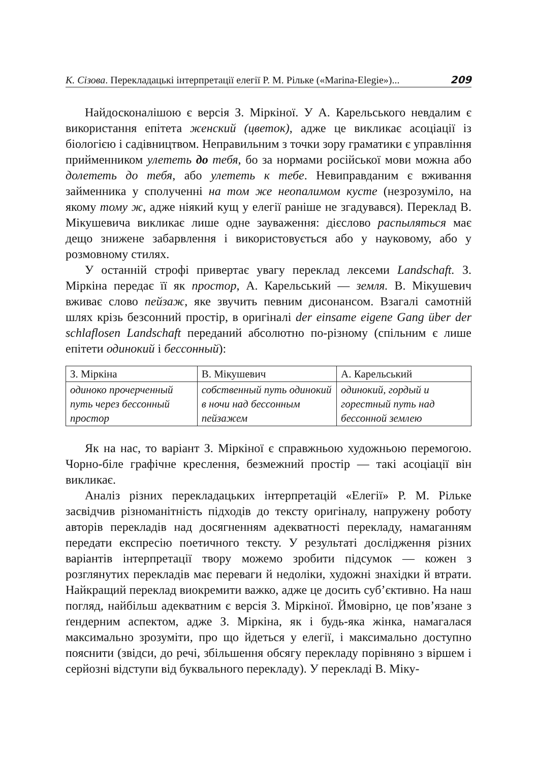К. Сізова. Перекладацькі інтерпретації елегії Р. М. Рільке («Marina-Elegie»)... 209
Найдосконалішою є версія З. Міркіної. У А. Карельського невдалим є використання епітета женский (цветок), адже це викликає асоціації із біологією і садівництвом. Неправильним з точки зору граматики є управління прийменником улететь до тебя, бо за нормами російської мови можна або долететь до тебя, або улететь к тебе. Невиправданим є вживання займенника у сполученні на том же неопалимом кусте (незрозуміло, на якому тому ж, адже ніякий кущ у елегії раніше не згадувався). Переклад В. Мікушевича викликає лише одне зауваження: дієслово распыляться має дещо знижене забарвлення і використовується або у науковому, або у розмовному стилях.
У останній строфі привертає увагу переклад лексеми Landschaft. З. Міркіна передає її як простор, А. Карельський — земля. В. Мікушевич вживає слово пейзаж, яке звучить певним дисонансом. Взагалі самотній шлях крізь безсонний простір, в оригіналі der einsame eigene Gang über der schlaflosen Landschaft переданий абсолютно по-різному (спільним є лише епітети одинокий і бессонный):
| З. Міркіна | В. Мікушевич | А. Карельський |
| --- | --- | --- |
| одиноко прочерченный путь через бессонный простор | собственный путь одинокий в ночи над бессонным пейзажем | одинокий, гордый и горестный путь над бессонной землею |
Як на нас, то варіант З. Міркіної є справжньою художньою перемогою. Чорно-біле графічне креслення, безмежний простір — такі асоціації він викликає.
Аналіз різних перекладацьких інтерпретацій «Елегії» Р. М. Рільке засвідчив різноманітність підходів до тексту оригіналу, напружену роботу авторів перекладів над досягненням адекватності перекладу, намаганням передати експресію поетичного тексту. У результаті дослідження різних варіантів інтерпретації твору можемо зробити підсумок — кожен з розглянутих перекладів має переваги й недоліки, художні знахідки й втрати. Найкращий переклад виокремити важко, адже це досить суб’єктивно. На наш погляд, найбільш адекватним є версія З. Міркіної. Ймовірно, це пов’язане з ґендерним аспектом, адже З. Міркіна, як і будь-яка жінка, намагалася максимально зрозуміти, про що йдеться у елегії, і максимально доступно пояснити (звідси, до речі, збільшення обсягу перекладу порівняно з віршем і серйозні відступи від буквального перекладу). У перекладі В. Міку-